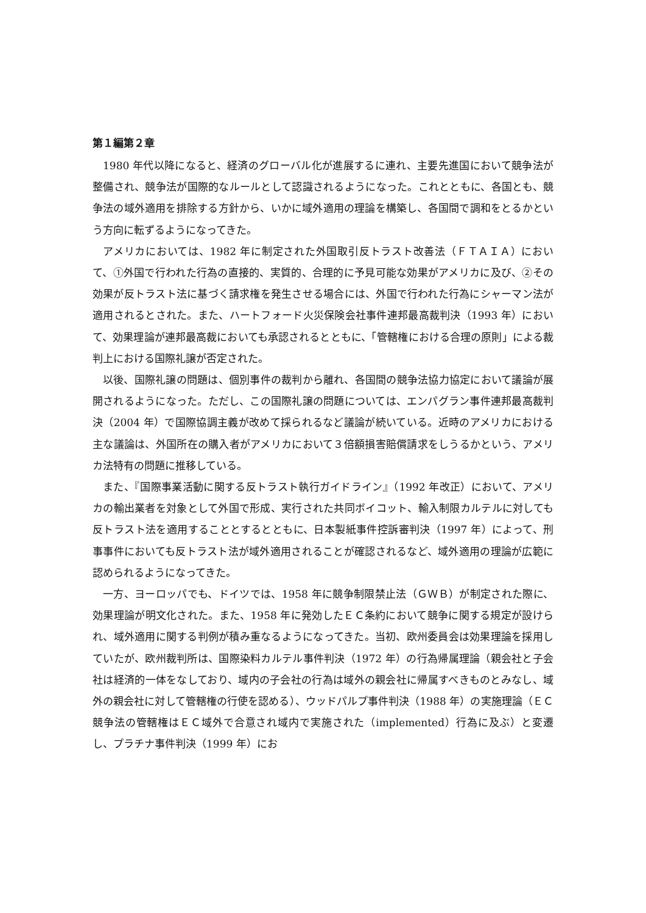第１編第２章
1980 年代以降になると、経済のグローバル化が進展するに連れ、主要先進国において競争法が整備され、競争法が国際的なルールとして認識されるようになった。これとともに、各国とも、競争法の域外適用を排除する方針から、いかに域外適用の理論を構築し、各国間で調和をとるかという方向に転ずるようになってきた。
アメリカにおいては、1982 年に制定された外国取引反トラスト改善法（ＦＴＡＩＡ）において、①外国で行われた行為の直接的、実質的、合理的に予見可能な効果がアメリカに及び、②その効果が反トラスト法に基づく請求権を発生させる場合には、外国で行われた行為にシャーマン法が適用されるとされた。また、ハートフォード火災保険会社事件連邦最高裁判決（1993 年）において、効果理論が連邦最高裁においても承認されるとともに、「管轄権における合理の原則」による裁判上における国際礼譲が否定された。
以後、国際礼譲の問題は、個別事件の裁判から離れ、各国間の競争法協力協定において議論が展開されるようになった。ただし、この国際礼譲の問題については、エンパグラン事件連邦最高裁判決（2004 年）で国際協調主義が改めて採られるなど議論が続いている。近時のアメリカにおける主な議論は、外国所在の購入者がアメリカにおいて３倍額損害賠償請求をしうるかという、アメリカ法特有の問題に推移している。
また、『国際事業活動に関する反トラスト執行ガイドライン』（1992 年改正）において、アメリカの輸出業者を対象として外国で形成、実行された共同ボイコット、輸入制限カルテルに対しても反トラスト法を適用することとするとともに、日本製紙事件控訴審判決（1997 年）によって、刑事事件においても反トラスト法が域外適用されることが確認されるなど、域外適用の理論が広範に認められるようになってきた。
一方、ヨーロッパでも、ドイツでは、1958 年に競争制限禁止法（ＧＷＢ）が制定された際に、効果理論が明文化された。また、1958 年に発効したＥＣ条約において競争に関する規定が設けられ、域外適用に関する判例が積み重なるようになってきた。当初、欧州委員会は効果理論を採用していたが、欧州裁判所は、国際染料カルテル事件判決（1972 年）の行為帰属理論（親会社と子会社は経済的一体をなしており、域内の子会社の行為は域外の親会社に帰属すべきものとみなし、域外の親会社に対して管轄権の行使を認める）、ウッドパルプ事件判決（1988 年）の実施理論（ＥＣ競争法の管轄権はＥＣ域外で合意され域内で実施された（implemented）行為に及ぶ）と変遷し、プラチナ事件判決（1999 年）にお